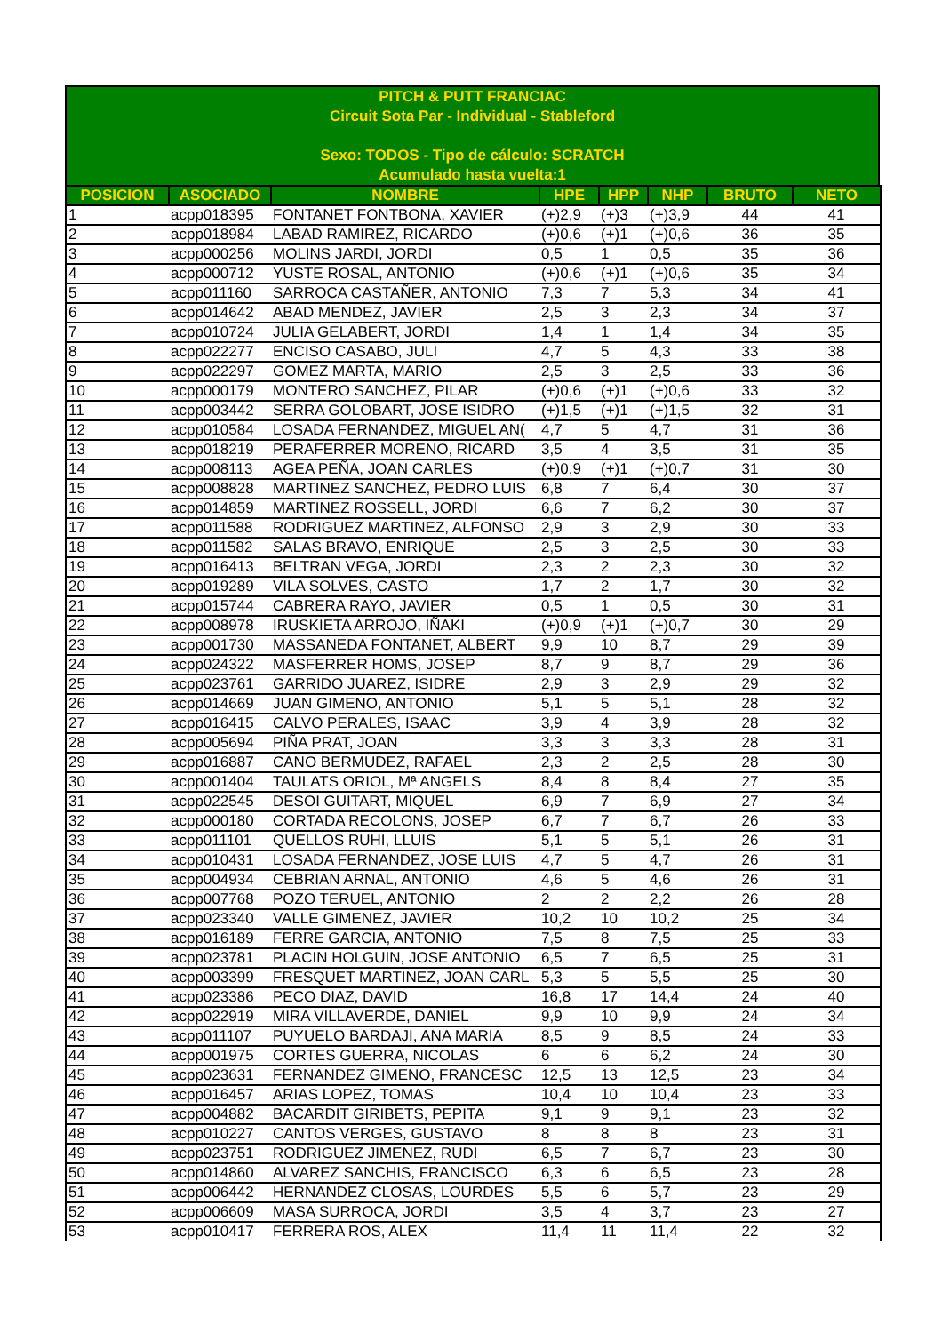PITCH & PUTT FRANCIAC
Circuit Sota Par - Individual - Stableford
Sexo: TODOS - Tipo de cálculo: SCRATCH
Acumulado hasta vuelta:1
| POSICION | ASOCIADO | NOMBRE | HPE | HPP | NHP | BRUTO | NETO |
| --- | --- | --- | --- | --- | --- | --- | --- |
| 1 | acpp018395 | FONTANET FONTBONA, XAVIER | (+)2,9 | (+)3 | (+)3,9 | 44 | 41 |
| 2 | acpp018984 | LABAD RAMIREZ, RICARDO | (+)0,6 | (+)1 | (+)0,6 | 36 | 35 |
| 3 | acpp000256 | MOLINS JARDI, JORDI | 0,5 | 1 | 0,5 | 35 | 36 |
| 4 | acpp000712 | YUSTE ROSAL, ANTONIO | (+)0,6 | (+)1 | (+)0,6 | 35 | 34 |
| 5 | acpp011160 | SARROCA CASTAÑER, ANTONIO | 7,3 | 7 | 5,3 | 34 | 41 |
| 6 | acpp014642 | ABAD MENDEZ, JAVIER | 2,5 | 3 | 2,3 | 34 | 37 |
| 7 | acpp010724 | JULIA GELABERT, JORDI | 1,4 | 1 | 1,4 | 34 | 35 |
| 8 | acpp022277 | ENCISO CASABO, JULI | 4,7 | 5 | 4,3 | 33 | 38 |
| 9 | acpp022297 | GOMEZ MARTA, MARIO | 2,5 | 3 | 2,5 | 33 | 36 |
| 10 | acpp000179 | MONTERO SANCHEZ, PILAR | (+)0,6 | (+)1 | (+)0,6 | 33 | 32 |
| 11 | acpp003442 | SERRA GOLOBART, JOSE ISIDRO | (+)1,5 | (+)1 | (+)1,5 | 32 | 31 |
| 12 | acpp010584 | LOSADA FERNANDEZ, MIGUEL AN( | 4,7 | 5 | 4,7 | 31 | 36 |
| 13 | acpp018219 | PERAFERRER MORENO, RICARD | 3,5 | 4 | 3,5 | 31 | 35 |
| 14 | acpp008113 | AGEA PEÑA, JOAN CARLES | (+)0,9 | (+)1 | (+)0,7 | 31 | 30 |
| 15 | acpp008828 | MARTINEZ SANCHEZ, PEDRO LUIS | 6,8 | 7 | 6,4 | 30 | 37 |
| 16 | acpp014859 | MARTINEZ ROSSELL, JORDI | 6,6 | 7 | 6,2 | 30 | 37 |
| 17 | acpp011588 | RODRIGUEZ MARTINEZ, ALFONSO | 2,9 | 3 | 2,9 | 30 | 33 |
| 18 | acpp011582 | SALAS BRAVO, ENRIQUE | 2,5 | 3 | 2,5 | 30 | 33 |
| 19 | acpp016413 | BELTRAN VEGA, JORDI | 2,3 | 2 | 2,3 | 30 | 32 |
| 20 | acpp019289 | VILA SOLVES, CASTO | 1,7 | 2 | 1,7 | 30 | 32 |
| 21 | acpp015744 | CABRERA RAYO, JAVIER | 0,5 | 1 | 0,5 | 30 | 31 |
| 22 | acpp008978 | IRUSKIETA ARROJO, IÑAKI | (+)0,9 | (+)1 | (+)0,7 | 30 | 29 |
| 23 | acpp001730 | MASSANEDA FONTANET, ALBERT | 9,9 | 10 | 8,7 | 29 | 39 |
| 24 | acpp024322 | MASFERRER HOMS, JOSEP | 8,7 | 9 | 8,7 | 29 | 36 |
| 25 | acpp023761 | GARRIDO JUAREZ, ISIDRE | 2,9 | 3 | 2,9 | 29 | 32 |
| 26 | acpp014669 | JUAN GIMENO, ANTONIO | 5,1 | 5 | 5,1 | 28 | 32 |
| 27 | acpp016415 | CALVO PERALES, ISAAC | 3,9 | 4 | 3,9 | 28 | 32 |
| 28 | acpp005694 | PIÑA PRAT, JOAN | 3,3 | 3 | 3,3 | 28 | 31 |
| 29 | acpp016887 | CANO BERMUDEZ, RAFAEL | 2,3 | 2 | 2,5 | 28 | 30 |
| 30 | acpp001404 | TAULATS ORIOL, Mª ANGELS | 8,4 | 8 | 8,4 | 27 | 35 |
| 31 | acpp022545 | DESOI GUITART, MIQUEL | 6,9 | 7 | 6,9 | 27 | 34 |
| 32 | acpp000180 | CORTADA RECOLONS, JOSEP | 6,7 | 7 | 6,7 | 26 | 33 |
| 33 | acpp011101 | QUELLOS RUHI, LLUIS | 5,1 | 5 | 5,1 | 26 | 31 |
| 34 | acpp010431 | LOSADA FERNANDEZ, JOSE LUIS | 4,7 | 5 | 4,7 | 26 | 31 |
| 35 | acpp004934 | CEBRIAN ARNAL, ANTONIO | 4,6 | 5 | 4,6 | 26 | 31 |
| 36 | acpp007768 | POZO TERUEL, ANTONIO | 2 | 2 | 2,2 | 26 | 28 |
| 37 | acpp023340 | VALLE GIMENEZ, JAVIER | 10,2 | 10 | 10,2 | 25 | 34 |
| 38 | acpp016189 | FERRE GARCIA, ANTONIO | 7,5 | 8 | 7,5 | 25 | 33 |
| 39 | acpp023781 | PLACIN HOLGUIN, JOSE ANTONIO | 6,5 | 7 | 6,5 | 25 | 31 |
| 40 | acpp003399 | FRESQUET MARTINEZ, JOAN CARL | 5,3 | 5 | 5,5 | 25 | 30 |
| 41 | acpp023386 | PECO DIAZ, DAVID | 16,8 | 17 | 14,4 | 24 | 40 |
| 42 | acpp022919 | MIRA VILLAVERDE, DANIEL | 9,9 | 10 | 9,9 | 24 | 34 |
| 43 | acpp011107 | PUYUELO BARDAJI, ANA MARIA | 8,5 | 9 | 8,5 | 24 | 33 |
| 44 | acpp001975 | CORTES GUERRA, NICOLAS | 6 | 6 | 6,2 | 24 | 30 |
| 45 | acpp023631 | FERNANDEZ GIMENO, FRANCESC | 12,5 | 13 | 12,5 | 23 | 34 |
| 46 | acpp016457 | ARIAS LOPEZ, TOMAS | 10,4 | 10 | 10,4 | 23 | 33 |
| 47 | acpp004882 | BACARDIT GIRIBETS, PEPITA | 9,1 | 9 | 9,1 | 23 | 32 |
| 48 | acpp010227 | CANTOS VERGES, GUSTAVO | 8 | 8 | 8 | 23 | 31 |
| 49 | acpp023751 | RODRIGUEZ JIMENEZ, RUDI | 6,5 | 7 | 6,7 | 23 | 30 |
| 50 | acpp014860 | ALVAREZ SANCHIS, FRANCISCO | 6,3 | 6 | 6,5 | 23 | 28 |
| 51 | acpp006442 | HERNANDEZ CLOSAS, LOURDES | 5,5 | 6 | 5,7 | 23 | 29 |
| 52 | acpp006609 | MASA SURROCA, JORDI | 3,5 | 4 | 3,7 | 23 | 27 |
| 53 | acpp010417 | FERRERA ROS, ALEX | 11,4 | 11 | 11,4 | 22 | 32 |